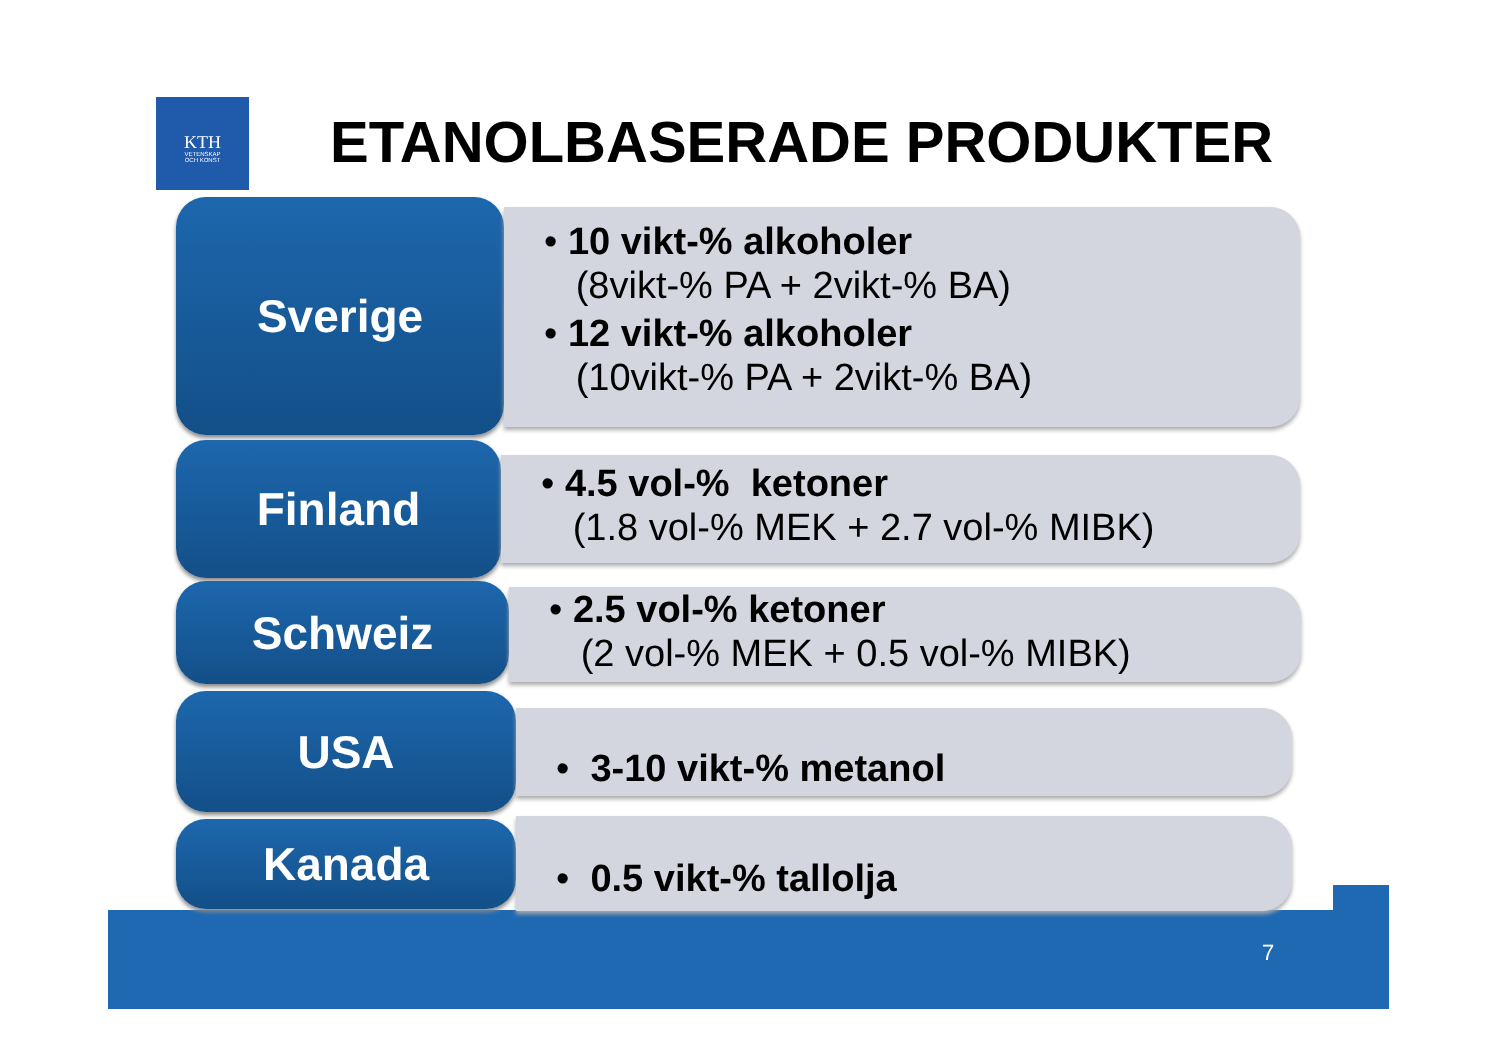KTH
VETENSKAP
OCH KONST
ETANOLBASERADE PRODUKTER
Sverige
• 10 vikt-% alkoholer
(8vikt-% PA + 2vikt-% BA)
• 12 vikt-% alkoholer
(10vikt-% PA + 2vikt-% BA)
Finland
• 4.5 vol-% ketoner
(1.8 vol-% MEK + 2.7 vol-% MIBK)
Schweiz
• 2.5 vol-% ketoner
(2 vol-% MEK + 0.5 vol-% MIBK)
USA
• 3-10 vikt-% metanol
Kanada
• 0.5 vikt-% tallolja
7